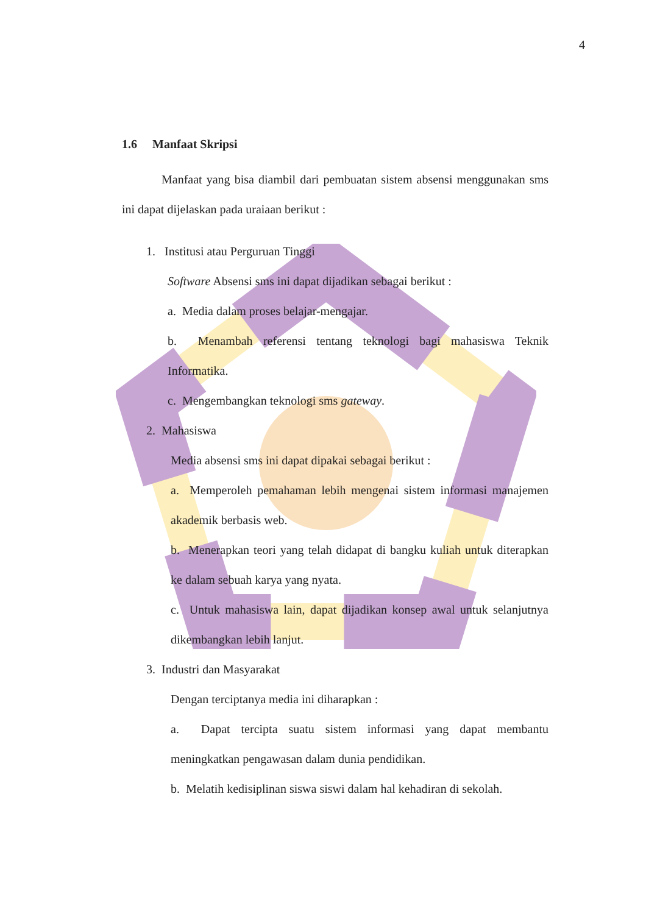4
1.6 Manfaat Skripsi
Manfaat yang bisa diambil dari pembuatan sistem absensi menggunakan sms ini dapat dijelaskan pada uraiaan berikut :
1. Institusi atau Perguruan Tinggi
Software Absensi sms ini dapat dijadikan sebagai berikut :
a. Media dalam proses belajar-mengajar.
b. Menambah referensi tentang teknologi bagi mahasiswa Teknik Informatika.
c. Mengembangkan teknologi sms gateway.
2. Mahasiswa
Media absensi sms ini dapat dipakai sebagai berikut :
a. Memperoleh pemahaman lebih mengenai sistem informasi manajemen akademik berbasis web.
b. Menerapkan teori yang telah didapat di bangku kuliah untuk diterapkan ke dalam sebuah karya yang nyata.
c. Untuk mahasiswa lain, dapat dijadikan konsep awal untuk selanjutnya dikembangkan lebih lanjut.
3. Industri dan Masyarakat
Dengan terciptanya media ini diharapkan :
a. Dapat tercipta suatu sistem informasi yang dapat membantu meningkatkan pengawasan dalam dunia pendidikan.
b. Melatih kedisiplinan siswa siswi dalam hal kehadiran di sekolah.